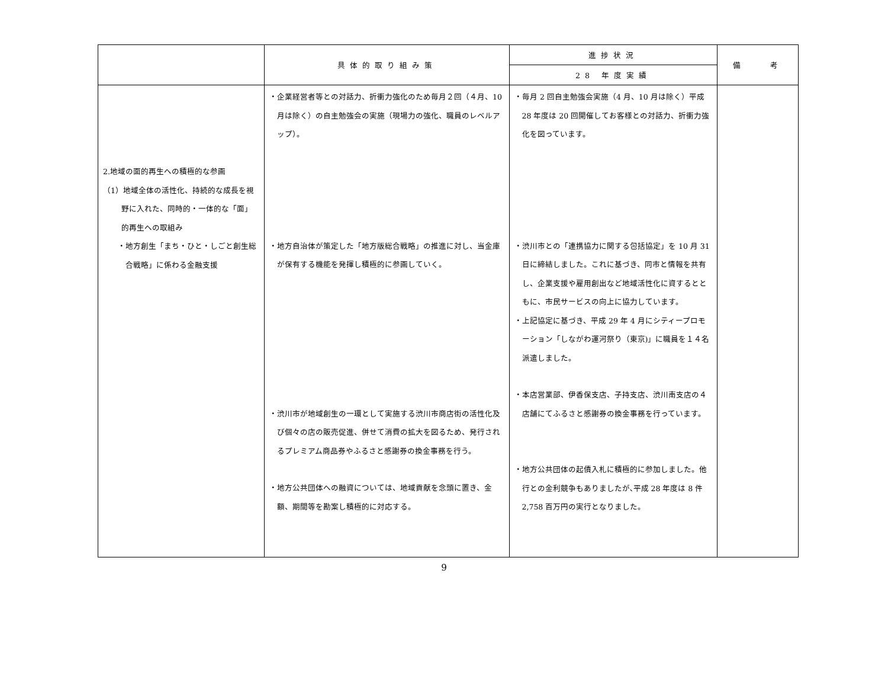| | 具体的取り組み策 | 進捗状況 | 備 考 |
| --- | --- | --- | --- |
| | | 28 年度実績 | |
| 2.地域の面的再生への積極的な参画 （1）地域全体の活性化、持続的な成長を視野に入れた、同時的・一体的な「面」的再生への取組み ・地方創生「まち・ひと・しごと創生総合戦略」に係わる金融支援 | ・企業経営者等との対話力、折衝力強化のため毎月２回（４月、10 月は除く）の自主勉強会の実施（現場力の強化、職員のレベルアップ）。 ・地方自治体が策定した「地方版総合戦略」の推進に対し、当金庫が保有する機能を発揮し積極的に参画していく。 ・渋川市が地域創生の一環として実施する渋川市商店街の活性化及び個々の店の販売促進、併せて消費の拡大を図るため、発行されるプレミアム商品券やふるさと感謝券の換金事務を行う。 ・地方公共団体への融資については、地域貢献を念頭に置き、金額、期間等を勘案し積極的に対応する。 | ・毎月 2 回自主勉強会実施（4 月、10 月は除く）平成 28 年度は 20 回開催してお客様との対話力、折衝力強化を図っています。 ・渋川市との「連携協力に関する包括協定」を 10 月 31 日に締結しました。これに基づき、同市と情報を共有し、企業支援や雇用創出など地域活性化に資するとともに、市民サービスの向上に協力しています。 ・上記協定に基づき、平成 29 年 4 月にシティープロモーション「しながわ運河祭り（東京)」に職員を１４名派遣しました。 ・本店営業部、伊香保支店、子持支店、渋川南支店の４店舗にてふるさと感謝券の換金事務を行っています。 ・地方公共団体の起債入札に積極的に参加しました。他行との金利競争もありましたが､平成 28 年度は 8 件 2,758 百万円の実行となりました。 | |
9